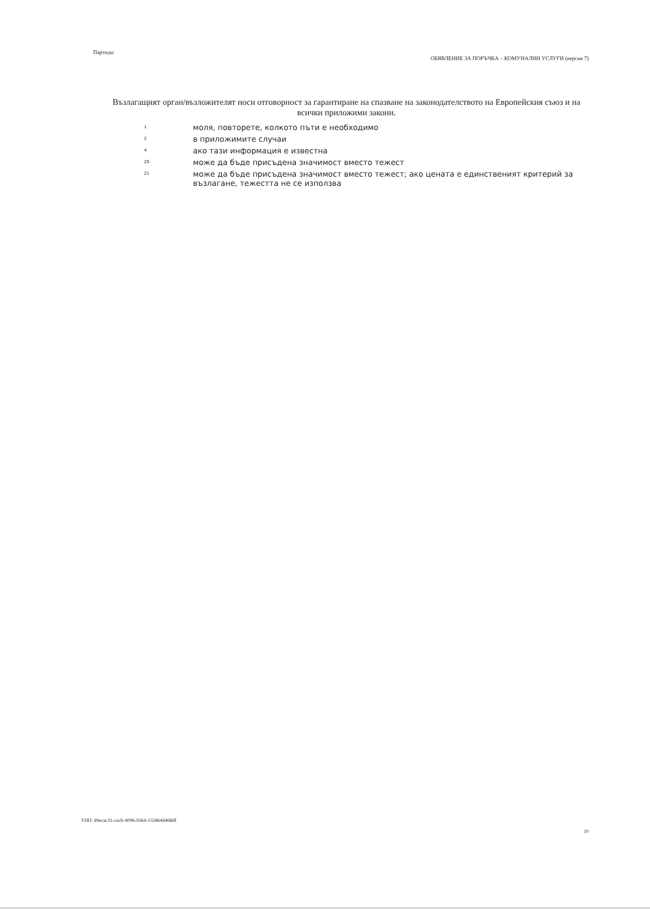Партида:
ОБЯВЛЕНИЕ ЗА ПОРЪЧКА – КОМУНАЛНИ УСЛУГИ (версия 7)
Възлагащият орган/възложителят носи отговорност за гарантиране на спазване на законодателството на Европейския съюз и на всички приложими закони.
1
моля, повторете, колкото пъти е необходимо
2
в приложимите случаи
4
ако тази информация е известна
20
може да бъде присъдена значимост вместо тежест
21
може да бъде присъдена значимост вместо тежест; ако цената е единственият критерий за възлагане, тежестта не се използва
УНП: d9ecac31-cacb-4096-9364-155864d468df
10